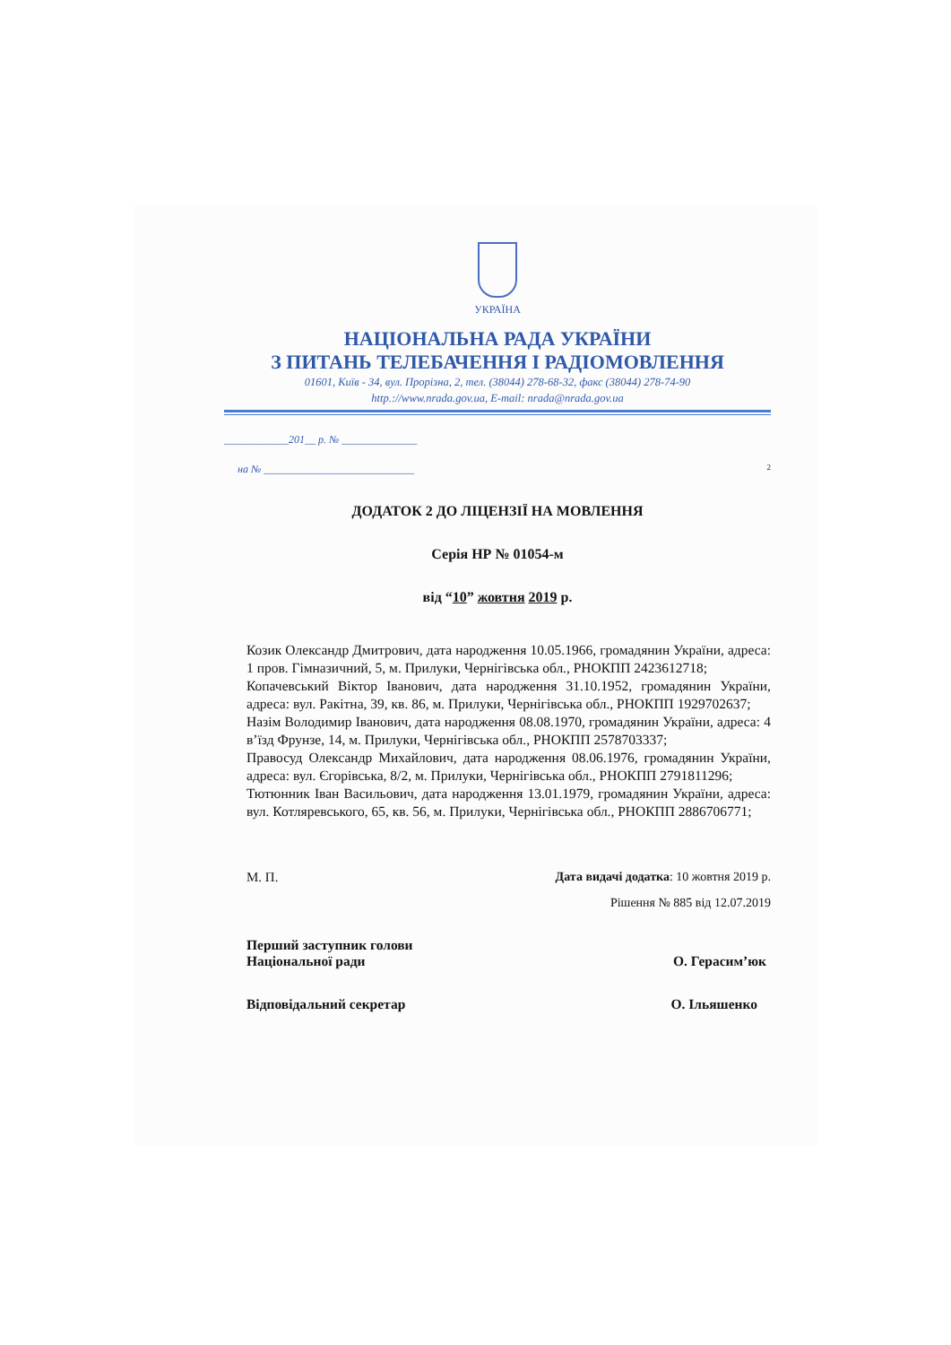УКРАЇНА
НАЦІОНАЛЬНА РАДА УКРАЇНИ
З ПИТАНЬ ТЕЛЕБАЧЕННЯ І РАДІОМОВЛЕННЯ
01601, Київ - 34, вул. Прорізна, 2, тел. (38044) 278-68-32, факс (38044) 278-74-90
http.://www.nrada.gov.ua, E-mail: nrada@nrada.gov.ua
____________201__ р. № ______________
на № ____________________________ 2
ДОДАТОК 2 ДО ЛІЦЕНЗІЇ НА МОВЛЕННЯ
Серія НР № 01054-м
від “10” жовтня 2019 р.
Козик Олександр Дмитрович, дата народження 10.05.1966, громадянин України, адреса: 1 пров. Гімназичний, 5, м. Прилуки, Чернігівська обл., РНОКПП 2423612718;
Копачевський Віктор Іванович, дата народження 31.10.1952, громадянин України, адреса: вул. Ракітна, 39, кв. 86, м. Прилуки, Чернігівська обл., РНОКПП 1929702637;
Назім Володимир Іванович, дата народження 08.08.1970, громадянин України, адреса: 4 в’їзд Фрунзе, 14, м. Прилуки, Чернігівська обл., РНОКПП 2578703337;
Правосуд Олександр Михайлович, дата народження 08.06.1976, громадянин України, адреса: вул. Єгорівська, 8/2, м. Прилуки, Чернігівська обл., РНОКПП 2791811296;
Тютюнник Іван Васильович, дата народження 13.01.1979, громадянин України, адреса: вул. Котляревського, 65, кв. 56, м. Прилуки, Чернігівська обл., РНОКПП 2886706771;
М. П. Дата видачі додатка: 10 жовтня 2019 р.
Рішення № 885 від 12.07.2019
Перший заступник голови
Національної ради О. Герасим’юк
Відповідальний секретар О. Ільяшенко